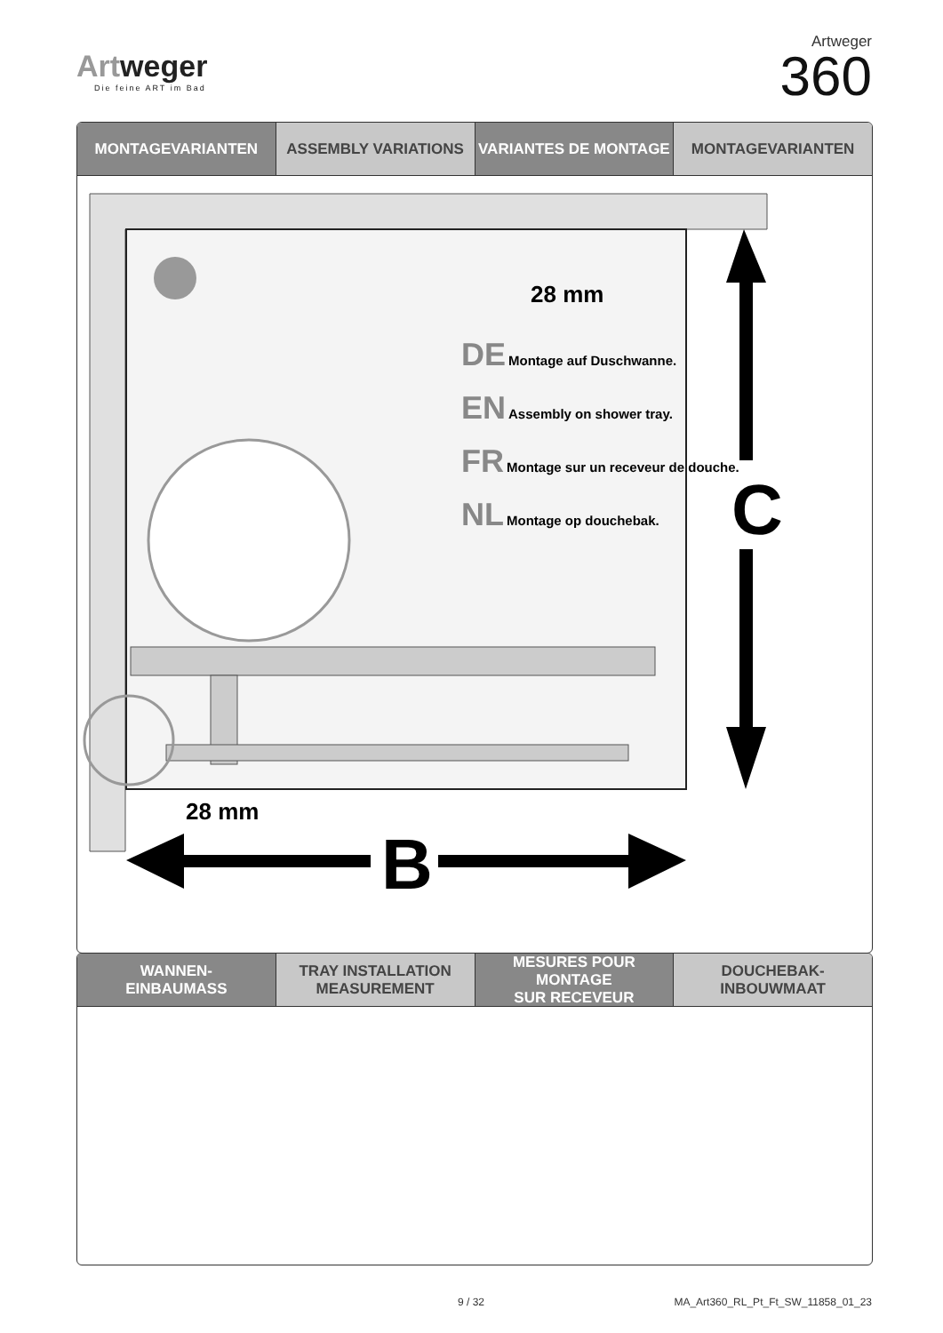Artweger
Die feine ART im Bad
Artweger
360
MONTAGEVARIANTEN ASSEMBLY VARIATIONS VARIANTES DE MONTAGE MONTAGEVARIANTEN
DE Montage auf Duschwanne.
EN Assembly on shower tray.
FR Montage sur un receveur de douche.
NL Montage op douchebak.
28 mm
C
28 mm
B
WANNEN-
EINBAUMASS
TRAY INSTALLATION
MEASUREMENT
MESURES POUR MONTAGE
SUR RECEVEUR
DOUCHEBAK-
INBOUWMAAT
9 / 32
MA_Art360_RL_Pt_Ft_SW_11858_01_23